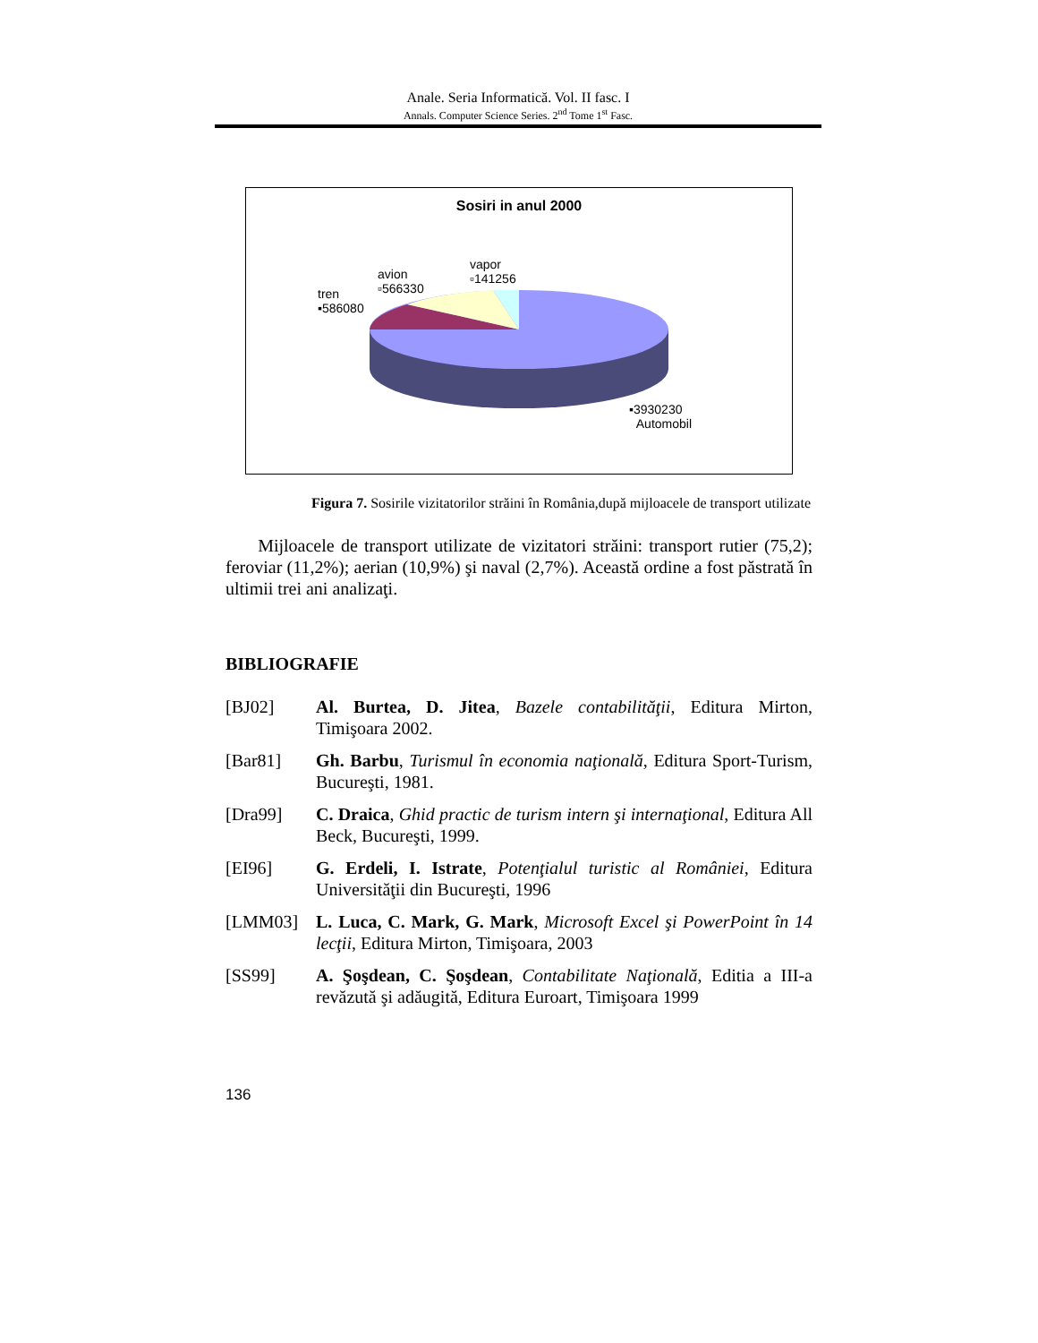Anale. Seria Informatică. Vol. II fasc. I
Annals. Computer Science Series. 2<sup>nd</sup> Tome 1<sup>st</sup> Fasc.
Sosiri in anul 2000
avion
▫566330
vapor
▫141256
tren
▪586080
▪3930230
Automobil
Figura 7. Sosirile vizitatorilor străini în România,după mijloacele de transport utilizate
Mijloacele de transport utilizate de vizitatori străini: transport rutier (75,2); feroviar (11,2%); aerian (10,9%) şi naval (2,7%). Această ordine a fost păstrată în ultimii trei ani analizaţi.
BIBLIOGRAFIE
[BJ02] Al. Burtea, D. Jitea, Bazele contabilităţii, Editura Mirton, Timişoara 2002.
[Bar81] Gh. Barbu, Turismul în economia naţională, Editura Sport-Turism, Bucureşti, 1981.
[Dra99] C. Draica, Ghid practic de turism intern şi internaţional, Editura All Beck, Bucureşti, 1999.
[EI96] G. Erdeli, I. Istrate, Potenţialul turistic al României, Editura Universităţii din Bucureşti, 1996
[LMM03] L. Luca, C. Mark, G. Mark, Microsoft Excel şi PowerPoint în 14 lecţii, Editura Mirton, Timişoara, 2003
[SS99] A. Şoşdean, C. Şoşdean, Contabilitate Naţională, Editia a III-a revăzută şi adăugită, Editura Euroart, Timişoara 1999
136